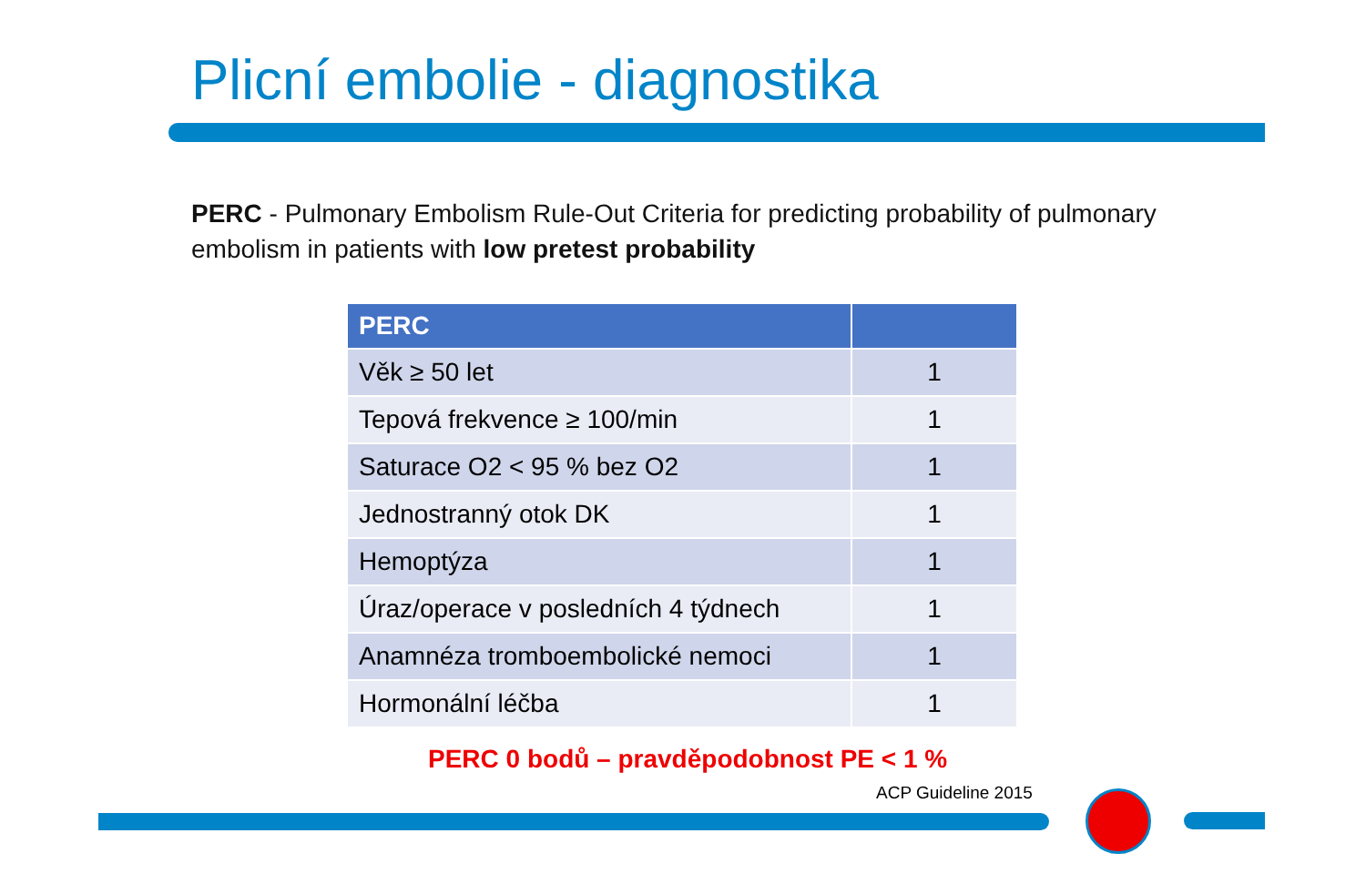Plicní embolie - diagnostika
PERC - Pulmonary Embolism Rule-Out Criteria for predicting probability of pulmonary embolism in patients with low pretest probability
| PERC | |
| --- | --- |
| Věk ≥ 50 let | 1 |
| Tepová frekvence ≥ 100/min | 1 |
| Saturace O2 < 95 % bez O2 | 1 |
| Jednostranný otok DK | 1 |
| Hemoptýza | 1 |
| Úraz/operace v posledních 4 týdnech | 1 |
| Anamnéza tromboembolické nemoci | 1 |
| Hormonální léčba | 1 |
PERC 0 bodů – pravděpodobnost PE < 1 %
ACP Guideline 2015